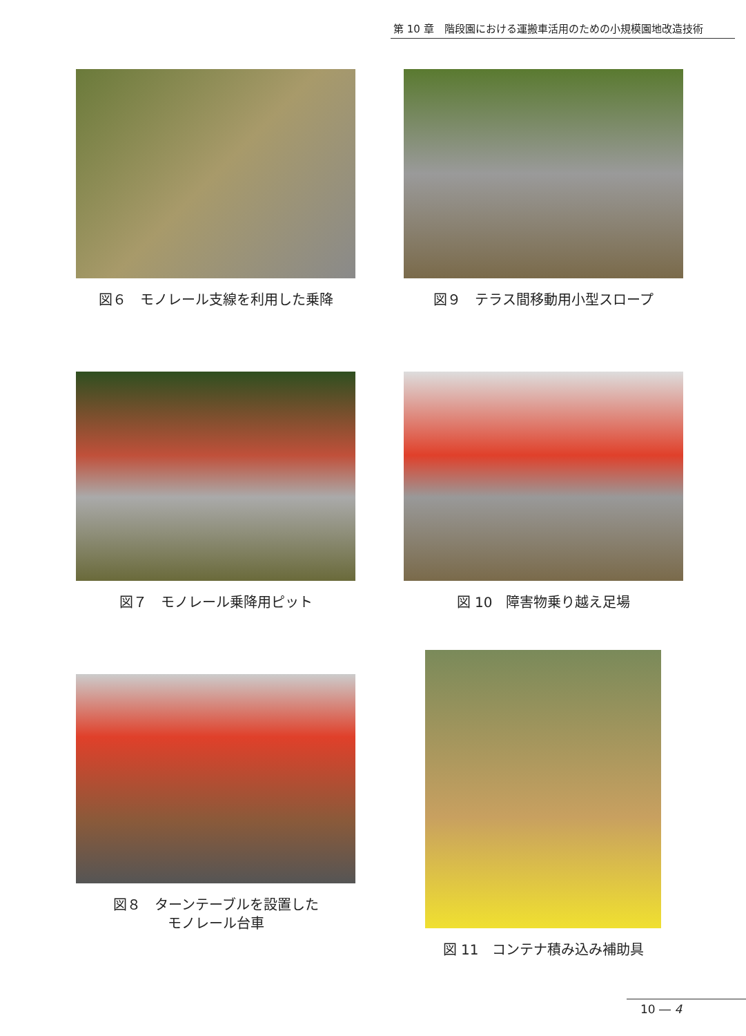第 10 章　階段園における運搬車活用のための小規模園地改造技術
図６　モノレール支線を利用した乗降
図９　テラス間移動用小型スロープ
図７　モノレール乗降用ピット
図 10　障害物乗り越え足場
図８　ターンテーブルを設置した
モノレール台車
図 11　コンテナ積み込み補助具
10 ― 4